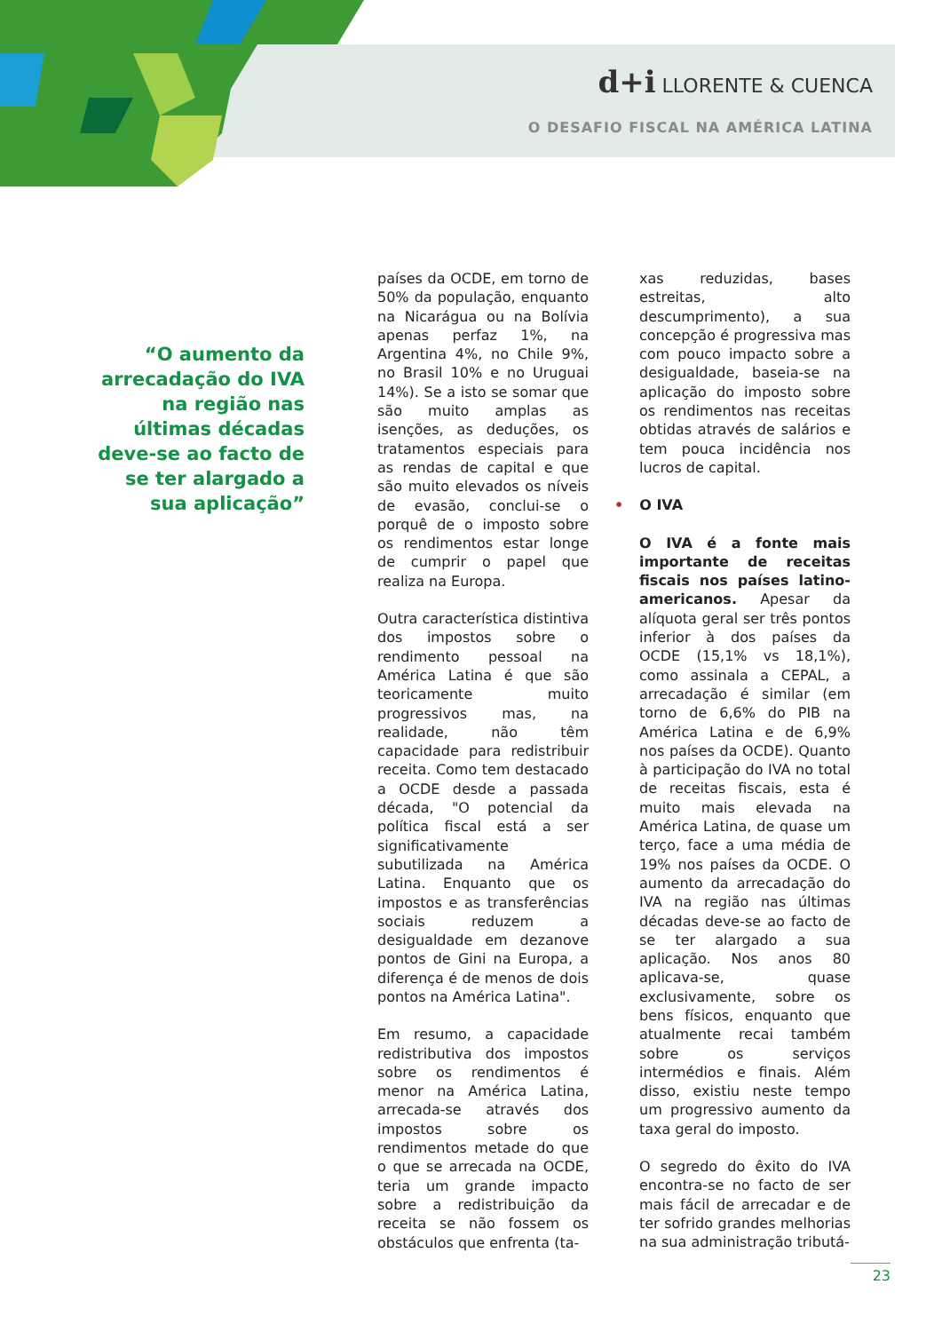d+i LLORENTE & CUENCA
O DESAFIO FISCAL NA AMÉRICA LATINA
“O aumento da arrecadação do IVA na região nas últimas décadas deve-se ao facto de se ter alargado a sua aplicação”
países da OCDE, em torno de 50% da população, enquanto na Nicarágua ou na Bolívia apenas perfaz 1%, na Argentina 4%, no Chile 9%, no Brasil 10% e no Uruguai 14%). Se a isto se somar que são muito amplas as isenções, as deduções, os tratamentos especiais para as rendas de capital e que são muito elevados os níveis de evasão, conclui-se o porquê de o imposto sobre os rendimentos estar longe de cumprir o papel que realiza na Europa.
Outra característica distintiva dos impostos sobre o rendimento pessoal na América Latina é que são teoricamente muito progressivos mas, na realidade, não têm capacidade para redistribuir receita. Como tem destacado a OCDE desde a passada década, "O potencial da política fiscal está a ser significativamente subutilizada na América Latina. Enquanto que os impostos e as transferências sociais reduzem a desigualdade em dezanove pontos de Gini na Europa, a diferença é de menos de dois pontos na América Latina".
Em resumo, a capacidade redistributiva dos impostos sobre os rendimentos é menor na América Latina, arrecada-se através dos impostos sobre os rendimentos metade do que o que se arrecada na OCDE, teria um grande impacto sobre a redistribuição da receita se não fossem os obstáculos que enfrenta (ta-
xas reduzidas, bases estreitas, alto descumprimento), a sua concepção é progressiva mas com pouco impacto sobre a desigualdade, baseia-se na aplicação do imposto sobre os rendimentos nas receitas obtidas através de salários e tem pouca incidência nos lucros de capital.
• O IVA
O IVA é a fonte mais importante de receitas fiscais nos países latino-americanos. Apesar da alíquota geral ser três pontos inferior à dos países da OCDE (15,1% vs 18,1%), como assinala a CEPAL, a arrecadação é similar (em torno de 6,6% do PIB na América Latina e de 6,9% nos países da OCDE). Quanto à participação do IVA no total de receitas fiscais, esta é muito mais elevada na América Latina, de quase um terço, face a uma média de 19% nos países da OCDE. O aumento da arrecadação do IVA na região nas últimas décadas deve-se ao facto de se ter alargado a sua aplicação. Nos anos 80 aplicava-se, quase exclusivamente, sobre os bens físicos, enquanto que atualmente recai também sobre os serviços intermédios e finais. Além disso, existiu neste tempo um progressivo aumento da taxa geral do imposto.
O segredo do êxito do IVA encontra-se no facto de ser mais fácil de arrecadar e de ter sofrido grandes melhorias na sua administração tributá-
23